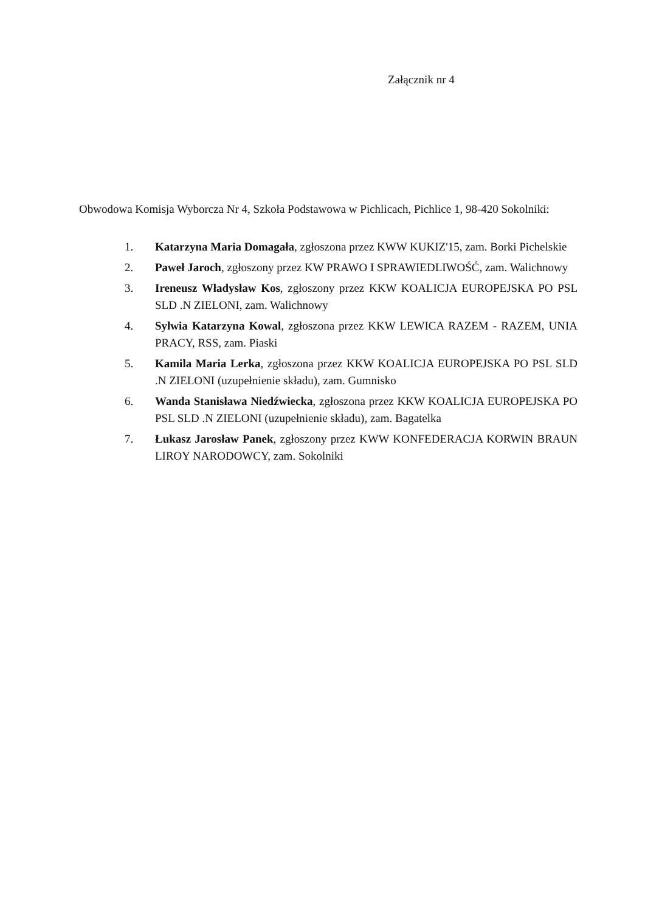Załącznik nr 4
Obwodowa Komisja Wyborcza Nr 4, Szkoła Podstawowa w Pichlicach, Pichlice 1, 98-420 Sokolniki:
1. Katarzyna Maria Domagała, zgłoszona przez KWW KUKIZ'15, zam. Borki Pichelskie
2. Paweł Jaroch, zgłoszony przez KW PRAWO I SPRAWIEDLIWOŚĆ, zam. Walichnowy
3. Ireneusz Władysław Kos, zgłoszony przez KKW KOALICJA EUROPEJSKA PO PSL SLD .N ZIELONI, zam. Walichnowy
4. Sylwia Katarzyna Kowal, zgłoszona przez KKW LEWICA RAZEM - RAZEM, UNIA PRACY, RSS, zam. Piaski
5. Kamila Maria Lerka, zgłoszona przez KKW KOALICJA EUROPEJSKA PO PSL SLD .N ZIELONI (uzupełnienie składu), zam. Gumnisko
6. Wanda Stanisława Niedźwiecka, zgłoszona przez KKW KOALICJA EUROPEJSKA PO PSL SLD .N ZIELONI (uzupełnienie składu), zam. Bagatelka
7. Łukasz Jarosław Panek, zgłoszony przez KWW KONFEDERACJA KORWIN BRAUN LIROY NARODOWCY, zam. Sokolniki